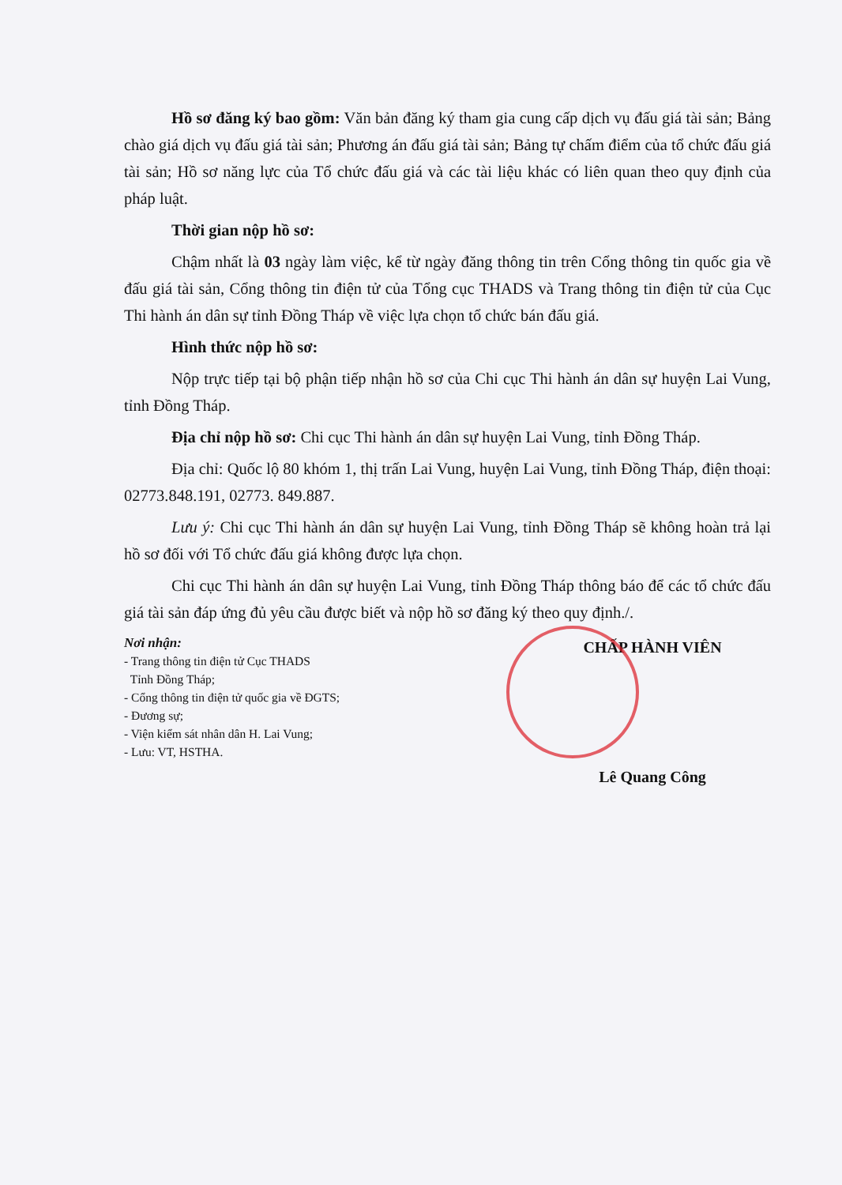Hồ sơ đăng ký bao gồm: Văn bản đăng ký tham gia cung cấp dịch vụ đấu giá tài sản; Bảng chào giá dịch vụ đấu giá tài sản; Phương án đấu giá tài sản; Bảng tự chấm điểm của tổ chức đấu giá tài sản; Hồ sơ năng lực của Tổ chức đấu giá và các tài liệu khác có liên quan theo quy định của pháp luật.
Thời gian nộp hồ sơ:
Chậm nhất là 03 ngày làm việc, kể từ ngày đăng thông tin trên Cổng thông tin quốc gia về đấu giá tài sản, Cổng thông tin điện tử của Tổng cục THADS và Trang thông tin điện tử của Cục Thi hành án dân sự tỉnh Đồng Tháp về việc lựa chọn tổ chức bán đấu giá.
Hình thức nộp hồ sơ:
Nộp trực tiếp tại bộ phận tiếp nhận hồ sơ của Chi cục Thi hành án dân sự huyện Lai Vung, tỉnh Đồng Tháp.
Địa chỉ nộp hồ sơ: Chi cục Thi hành án dân sự huyện Lai Vung, tỉnh Đồng Tháp.
Địa chỉ: Quốc lộ 80 khóm 1, thị trấn Lai Vung, huyện Lai Vung, tỉnh Đồng Tháp, điện thoại: 02773.848.191, 02773. 849.887.
Lưu ý: Chi cục Thi hành án dân sự huyện Lai Vung, tỉnh Đồng Tháp sẽ không hoàn trả lại hồ sơ đối với Tổ chức đấu giá không được lựa chọn.
Chi cục Thi hành án dân sự huyện Lai Vung, tỉnh Đồng Tháp thông báo để các tổ chức đấu giá tài sản đáp ứng đủ yêu cầu được biết và nộp hồ sơ đăng ký theo quy định./.
Nơi nhận:
- Trang thông tin điện tử Cục THADS
Tỉnh Đồng Tháp;
- Cổng thông tin điện tử quốc gia về ĐGTS;
- Đương sự;
- Viện kiểm sát nhân dân H. Lai Vung;
- Lưu: VT, HSTHA.
CHẤP HÀNH VIÊN
Lê Quang Công